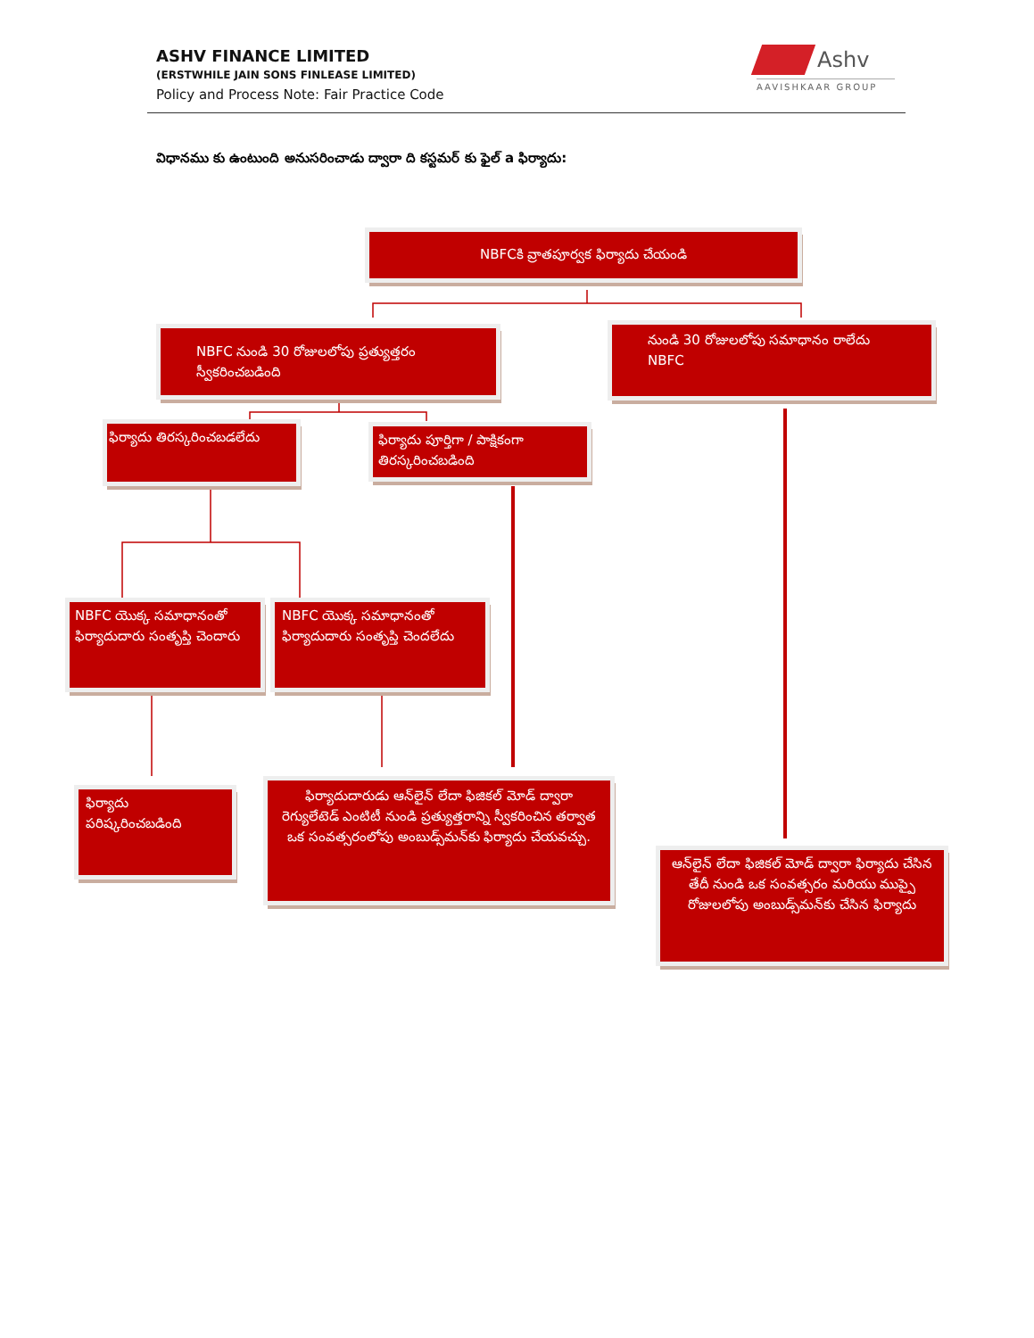ASHV FINANCE LIMITED
(ERSTWHILE JAIN SONS FINLEASE LIMITED)
Policy and Process Note: Fair Practice Code
Ashv
AAVISHKAAR GROUP
విధానము కు ఉంటుంది అనుసరించాడు ద్వారా ది కస్టమర్ కు ఫైల్ a ఫిర్యాదు:
NBFCకి వ్రాతపూర్వక ఫిర్యాదు చేయండి
NBFC నుండి 30 రోజులలోపు ప్రత్యుత్తరం స్వీకరించబడింది
నుండి 30 రోజులలోపు సమాధానం రాలేదు
NBFC
ఫిర్యాదు తిరస్కరించబడలేదు
ఫిర్యాదు పూర్తిగా / పాక్షికంగా తిరస్కరించబడింది
NBFC యొక్క సమాధానంతో ఫిర్యాదుదారు సంతృప్తి చెందారు
NBFC యొక్క సమాధానంతో ఫిర్యాదుదారు సంతృప్తి చెందలేదు
ఫిర్యాదు పరిష్కరించబడింది
ఫిర్యాదుదారుడు ఆన్‌లైన్ లేదా ఫిజికల్ మోడ్ ద్వారా రెగ్యులేటెడ్ ఎంటిటీ నుండి ప్రత్యుత్తరాన్ని స్వీకరించిన తర్వాత ఒక సంవత్సరంలోపు అంబుడ్స్‌మన్‌కు ఫిర్యాదు చేయవచ్చు.
ఆన్‌లైన్ లేదా ఫిజికల్ మోడ్ ద్వారా ఫిర్యాదు చేసిన తేదీ నుండి ఒక సంవత్సరం మరియు ముప్పై రోజులలోపు అంబుడ్స్‌మన్‌కు చేసిన ఫిర్యాదు